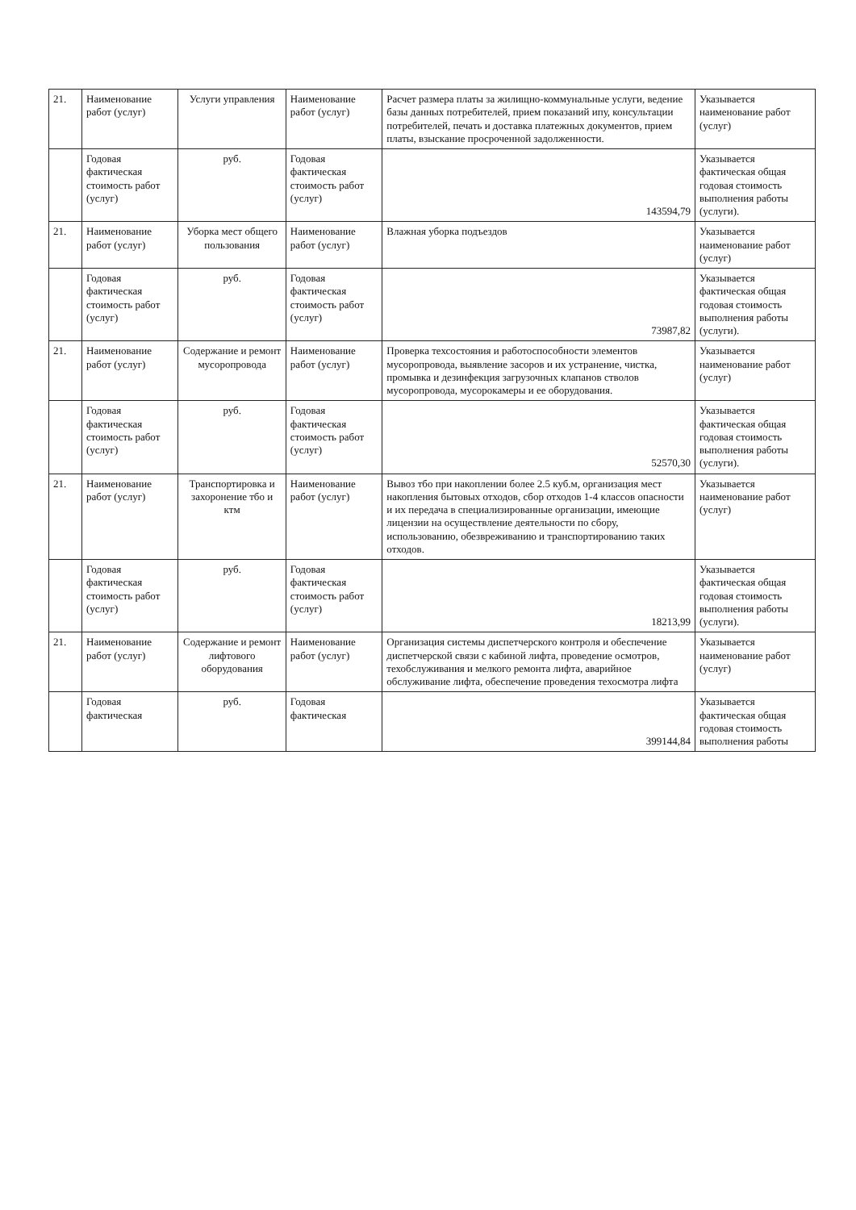| 21. | Наименование работ (услуг) | Услуги управления | Наименование работ (услуг) | Расчет размера платы за жилищно-коммунальные услуги, ведение базы данных потребителей, прием показаний ипу, консультации потребителей, печать и доставка платежных документов, прием платы, взыскание просроченной задолженности. | Указывается наименование работ (услуг) |
| | Годовая фактическая стоимость работ (услуг) | руб. | Годовая фактическая стоимость работ (услуг) | 143594,79 | Указывается фактическая общая годовая стоимость выполнения работы (услуги). |
| 21. | Наименование работ (услуг) | Уборка мест общего пользования | Наименование работ (услуг) | Влажная уборка подъездов | Указывается наименование работ (услуг) |
| | Годовая фактическая стоимость работ (услуг) | руб. | Годовая фактическая стоимость работ (услуг) | 73987,82 | Указывается фактическая общая годовая стоимость выполнения работы (услуги). |
| 21. | Наименование работ (услуг) | Содержание и ремонт мусоропровода | Наименование работ (услуг) | Проверка техсостояния и работоспособности элементов мусоропровода, выявление засоров и их устранение, чистка, промывка и дезинфекция загрузочных клапанов стволов мусоропровода, мусорокамеры и ее оборудования. | Указывается наименование работ (услуг) |
| | Годовая фактическая стоимость работ (услуг) | руб. | Годовая фактическая стоимость работ (услуг) | 52570,30 | Указывается фактическая общая годовая стоимость выполнения работы (услуги). |
| 21. | Наименование работ (услуг) | Транспортировка и захоронение тбо и ктм | Наименование работ (услуг) | Вывоз тбо при накоплении более 2.5 куб.м, организация мест накопления бытовых отходов, сбор отходов 1-4 классов опасности и их передача в специализированные организации, имеющие лицензии на осуществление деятельности по сбору, использованию, обезвреживанию и транспортированию таких отходов. | Указывается наименование работ (услуг) |
| | Годовая фактическая стоимость работ (услуг) | руб. | Годовая фактическая стоимость работ (услуг) | 18213,99 | Указывается фактическая общая годовая стоимость выполнения работы (услуги). |
| 21. | Наименование работ (услуг) | Содержание и ремонт лифтового оборудования | Наименование работ (услуг) | Организация системы диспетчерского контроля и обеспечение диспетчерской связи с кабиной лифта, проведение осмотров, техобслуживания и мелкого ремонта лифта, аварийное обслуживание лифта, обеспечение проведения техосмотра лифта | Указывается наименование работ (услуг) |
| | Годовая фактическая | руб. | Годовая фактическая | 399144,84 | Указывается фактическая общая годовая стоимость выполнения работы |